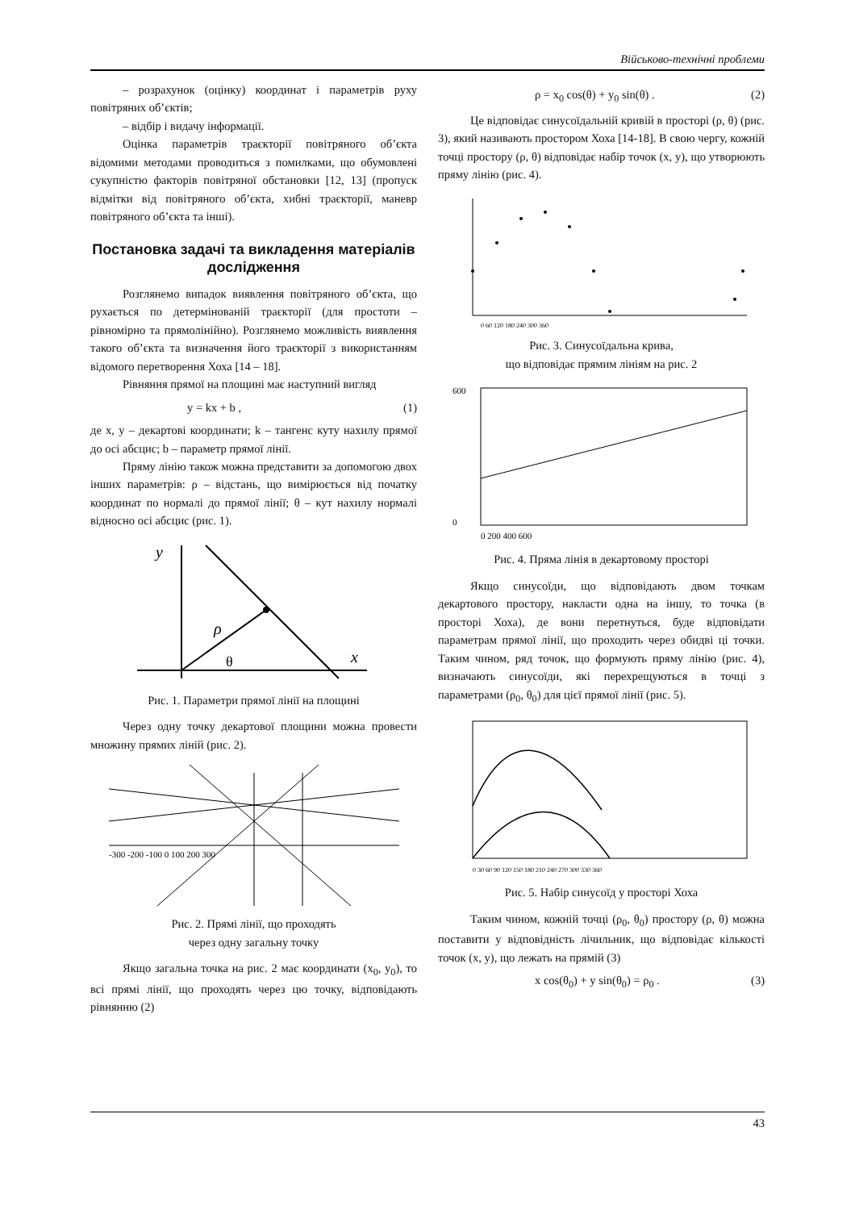Військово-технічні проблеми
– розрахунок (оцінку) координат і параметрів руху повітряних об’єктів;
– відбір і видачу інформації.
Оцінка параметрів траєкторії повітряного об’єкта відомими методами проводиться з помилками, що обумовлені сукупністю факторів повітряної обстановки [12, 13] (пропуск відмітки від повітряного об’єкта, хибні траєкторії, маневр повітряного об’єкта та інші).
Постановка задачі та викладення матеріалів дослідження
Розглянемо випадок виявлення повітряного об’єкта, що рухається по детермінованій траєкторії (для простоти – рівномірно та прямолінійно). Розглянемо можливість виявлення такого об’єкта та визначення його траєкторії з використанням відомого перетворення Хоха [14 – 18].
Рівняння прямої на площині має наступний вигляд
y = kx + b , (1)
де x, y – декартові координати; k – тангенс куту нахилу прямої до осі абсцис; b – параметр прямої лінії.
Пряму лінію також можна представити за допомогою двох інших параметрів: ρ – відстань, що вимірюється від початку координат по нормалі до прямої лінії; θ – кут нахилу нормалі відносно осі абсцис (рис. 1).
y
x
ρ
θ
Рис. 1. Параметри прямої лінії на площині
Через одну точку декартової площини можна провести множину прямих ліній (рис. 2).
-300 -200 -100 0 100 200 300
Рис. 2. Прямі лінії, що проходять
через одну загальну точку
Якщо загальна точка на рис. 2 має координати (x<sub>0</sub>, y<sub>0</sub>), то всі прямі лінії, що проходять через цю точку, відповідають рівнянню (2)
ρ = x<sub>0</sub> cos(θ) + y<sub>0</sub> sin(θ) . (2)
Це відповідає синусоїдальній кривій в просторі (ρ, θ) (рис. 3), який називають простором Хоха [14-18]. В свою чергу, кожній точці простору (ρ, θ) відповідає набір точок (x, y), що утворюють пряму лінію (рис. 4).
0 60 120 180 240 300 360
Рис. 3. Синусоїдальна крива,
що відповідає прямим лініям на рис. 2
600
0
0 200 400 600
Рис. 4. Пряма лінія в декартовому просторі
Якщо синусоїди, що відповідають двом точкам декартового простору, накласти одна на іншу, то точка (в просторі Хоха), де вони перетнуться, буде відповідати параметрам прямої лінії, що проходить через обидві ці точки. Таким чином, ряд точок, що формують пряму лінію (рис. 4), визначають синусоїди, які перехрещуються в точці з параметрами (ρ<sub>0</sub>, θ<sub>0</sub>) для цієї прямої лінії (рис. 5).
0 30 60 90 120 150 180 210 240 270 300 330 360
Рис. 5. Набір синусоїд у просторі Хоха
Таким чином, кожній точці (ρ<sub>0</sub>, θ<sub>0</sub>) простору (ρ, θ) можна поставити у відповідність лічильник, що відповідає кількості точок (x, y), що лежать на прямій (3)
x cos(θ<sub>0</sub>) + y sin(θ<sub>0</sub>) = ρ<sub>0</sub> . (3)
43